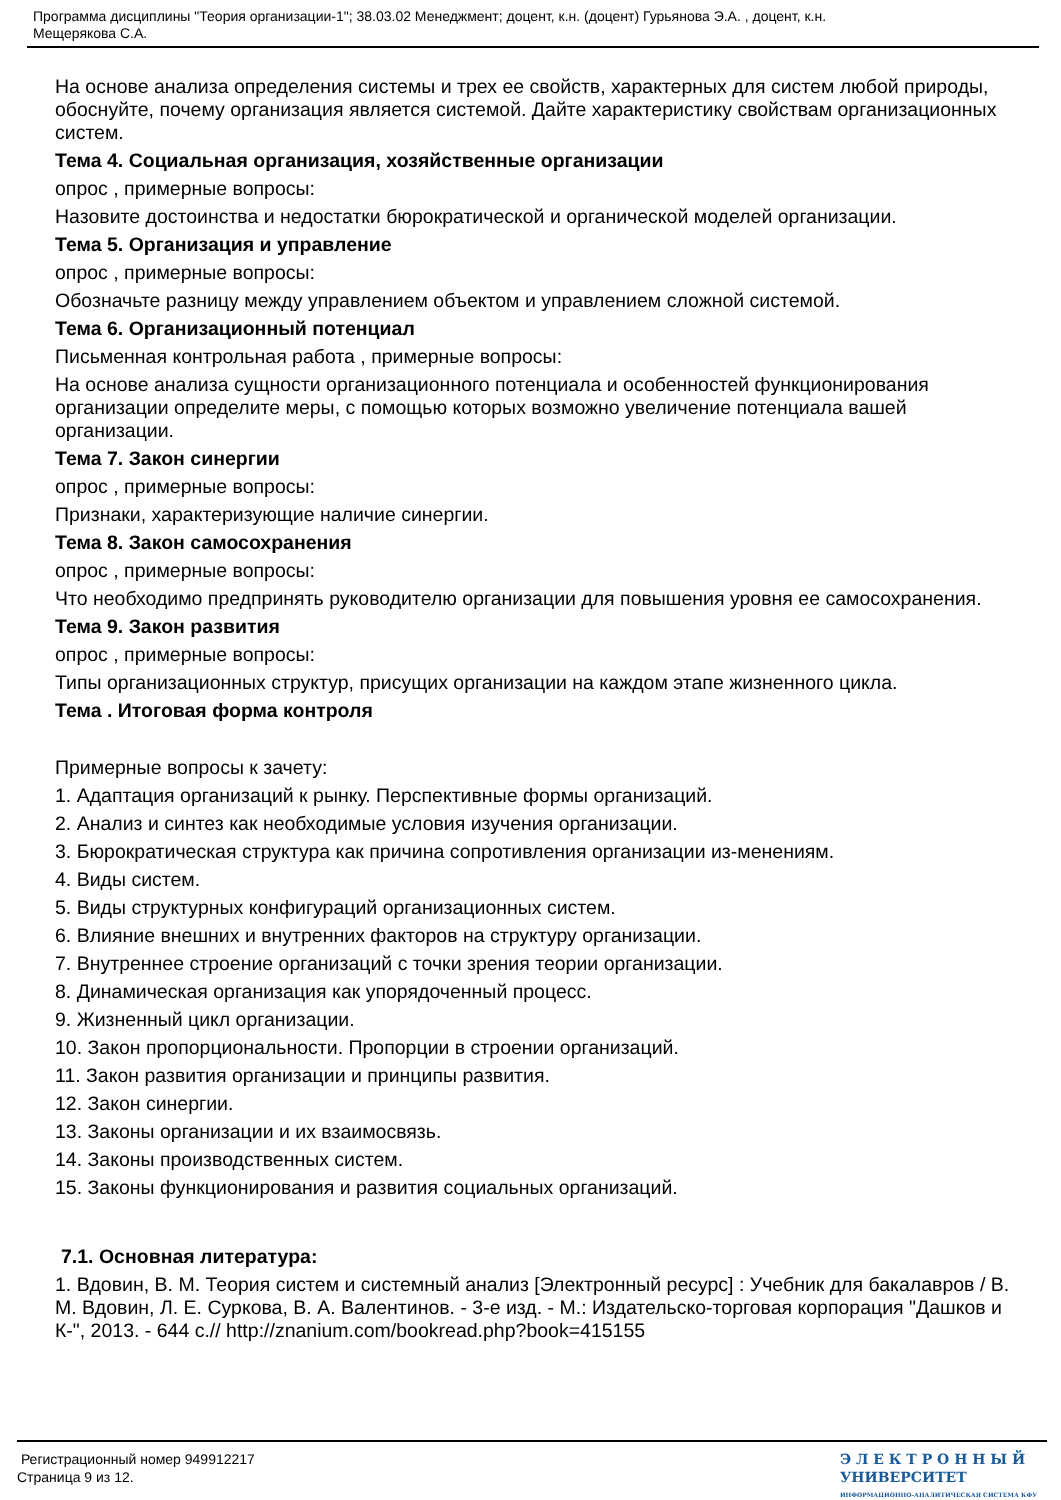Программа дисциплины "Теория организации-1"; 38.03.02 Менеджмент; доцент, к.н. (доцент) Гурьянова Э.А. , доцент, к.н.
Мещерякова С.А.
На основе анализа определения системы и трех ее свойств, характерных для систем любой природы, обоснуйте, почему организация является системой. Дайте характеристику свойствам организационных систем.
Тема 4. Социальная организация, хозяйственные организации
опрос , примерные вопросы:
Назовите достоинства и недостатки бюрократической и органической моделей организации.
Тема 5. Организация и управление
опрос , примерные вопросы:
Обозначьте разницу между управлением объектом и управлением сложной системой.
Тема 6. Организационный потенциал
Письменная контрольная работа , примерные вопросы:
На основе анализа сущности организационного потенциала и особенностей функционирования организации определите меры, с помощью которых возможно увеличение потенциала вашей организации.
Тема 7. Закон синергии
опрос , примерные вопросы:
Признаки, характеризующие наличие синергии.
Тема 8. Закон самосохранения
опрос , примерные вопросы:
Что необходимо предпринять руководителю организации для повышения уровня ее самосохранения.
Тема 9. Закон развития
опрос , примерные вопросы:
Типы организационных структур, присущих организации на каждом этапе жизненного цикла.
Тема . Итоговая форма контроля
Примерные вопросы к зачету:
1. Адаптация организаций к рынку. Перспективные формы организаций.
2. Анализ и синтез как необходимые условия изучения организации.
3. Бюрократическая структура как причина сопротивления организации из-менениям.
4. Виды систем.
5. Виды структурных конфигураций организационных систем.
6. Влияние внешних и внутренних факторов на структуру организации.
7. Внутреннее строение организаций с точки зрения теории организации.
8. Динамическая организация как упорядоченный процесс.
9. Жизненный цикл организации.
10. Закон пропорциональности. Пропорции в строении организаций.
11. Закон развития организации и принципы развития.
12. Закон синергии.
13. Законы организации и их взаимосвязь.
14. Законы производственных систем.
15. Законы функционирования и развития социальных организаций.
7.1. Основная литература:
1. Вдовин, В. М. Теория систем и системный анализ [Электронный ресурс] : Учебник для бакалавров / В. М. Вдовин, Л. Е. Суркова, В. А. Валентинов. - 3-е изд. - М.: Издательско-торговая корпорация "Дашков и К-", 2013. - 644 с.// http://znanium.com/bookread.php?book=415155
Регистрационный номер 949912217
Страница 9 из 12.
Э Л Е К Т Р О Н Н Ы Й
УНИВЕРСИТЕТ
ИНФОРМАЦИОННО-АНАЛИТИЧЕСКАЯ СИСТЕМА КФУ